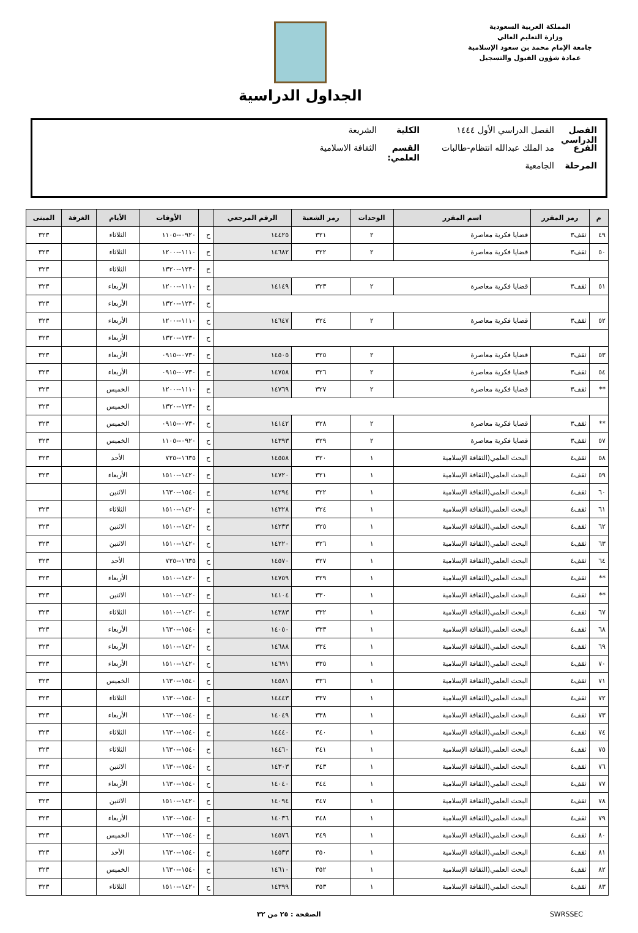المملكة العربية السعودية
وزارة التعليم العالي
جامعة الإمام محمد بن سعود الإسلامية
عمادة شؤون القبول والتسجيل
الجداول الدراسية
الفصل الدراسي الفصل الدراسي الأول ١٤٤٤ الكلية الشريعة
الفرع مد الملك عبدالله انتظام-طالبات القسم العلمي: الثقافة الاسلامية
المرحلة الجامعية
| م | رمز المقرر | اسم المقرر | الوحدات | رمز الشعبة | الرقم المرجعي | | الأوقات | الأيام | الغرفة | المبنى |
| --- | --- | --- | --- | --- | --- | --- | --- | --- | --- | --- |
| ٤٩ | ثقف٣ | قضايا فكرية معاصرة | ٢ | ٣٢١ | ١٤٤٢٥ | ح | ٠٩٢٠--١١٠٥ | الثلاثاء | | ٣٢٣ |
| ٥٠ | ثقف٣ | قضايا فكرية معاصرة | ٢ | ٣٢٢ | ١٤٦٨٢ | ح | ١١١٠--١٢٠٠ | الثلاثاء | | ٣٢٣ |
| | | | | | | ح | ١٢٣٠--١٣٢٠ | الثلاثاء | | ٣٢٣ |
| ٥١ | ثقف٣ | قضايا فكرية معاصرة | ٢ | ٣٢٣ | ١٤١٤٩ | ح | ١١١٠--١٢٠٠ | الأربعاء | | ٣٢٣ |
| | | | | | | ح | ١٢٣٠--١٣٢٠ | الأربعاء | | ٣٢٣ |
| ٥٢ | ثقف٣ | قضايا فكرية معاصرة | ٢ | ٣٢٤ | ١٤٦٤٧ | ح | ١١١٠--١٢٠٠ | الأربعاء | | ٣٢٣ |
| | | | | | | ح | ١٢٣٠--١٣٢٠ | الأربعاء | | ٣٢٣ |
| ٥٣ | ثقف٣ | قضايا فكرية معاصرة | ٢ | ٣٢٥ | ١٤٥٠٥ | ح | ٠٧٣٠--٠٩١٥ | الأربعاء | | ٣٢٣ |
| ٥٤ | ثقف٣ | قضايا فكرية معاصرة | ٢ | ٣٢٦ | ١٤٧٥٨ | ح | ٠٧٣٠--٠٩١٥ | الأربعاء | | ٣٢٣ |
| ** | ثقف٣ | قضايا فكرية معاصرة | ٢ | ٣٢٧ | ١٤٧٦٩ | ح | ١١١٠--١٢٠٠ | الخميس | | ٣٢٣ |
| | | | | | | ح | ١٢٣٠--١٣٢٠ | الخميس | | ٣٢٣ |
| ** | ثقف٣ | قضايا فكرية معاصرة | ٢ | ٣٢٨ | ١٤١٤٢ | ح | ٠٧٣٠--٠٩١٥ | الخميس | | ٣٢٣ |
| ٥٧ | ثقف٣ | قضايا فكرية معاصرة | ٢ | ٣٢٩ | ١٤٣٩٣ | ح | ٠٩٢٠--١١٠٥ | الخميس | | ٣٢٣ |
| ٥٨ | ثقف٤ | البحث العلمي(الثقافة الإسلامية | ١ | ٣٢٠ | ١٤٥٥٨ | ح | ١٦٣٥--٧٢٥ | الأحد | | ٣٢٣ |
| ٥٩ | ثقف٤ | البحث العلمي(الثقافة الإسلامية | ١ | ٣٢١ | ١٤٧٢٠ | ح | ١٤٢٠--١٥١٠ | الأربعاء | | ٣٢٣ |
| ٦٠ | ثقف٤ | البحث العلمي(الثقافة الإسلامية | ١ | ٣٢٢ | ١٤٢٩٤ | ح | ١٥٤٠--١٦٣٠ | الاثنين | | |
| ٦١ | ثقف٤ | البحث العلمي(الثقافة الإسلامية | ١ | ٣٢٤ | ١٤٣٢٨ | ح | ١٤٢٠--١٥١٠ | الثلاثاء | | ٣٢٣ |
| ٦٢ | ثقف٤ | البحث العلمي(الثقافة الإسلامية | ١ | ٣٢٥ | ١٤٢٣٣ | ح | ١٤٢٠--١٥١٠ | الاثنين | | ٣٢٣ |
| ٦٣ | ثقف٤ | البحث العلمي(الثقافة الإسلامية | ١ | ٣٢٦ | ١٤٢٢٠ | ح | ١٤٢٠--١٥١٠ | الاثنين | | ٣٢٣ |
| ٦٤ | ثقف٤ | البحث العلمي(الثقافة الإسلامية | ١ | ٣٢٧ | ١٤٥٧٠ | ح | ١٦٣٥--٧٢٥ | الأحد | | ٣٢٣ |
| ** | ثقف٤ | البحث العلمي(الثقافة الإسلامية | ١ | ٣٢٩ | ١٤٧٥٩ | ح | ١٤٢٠--١٥١٠ | الأربعاء | | ٣٢٣ |
| ** | ثقف٤ | البحث العلمي(الثقافة الإسلامية | ١ | ٣٣٠ | ١٤١٠٤ | ح | ١٤٢٠--١٥١٠ | الاثنين | | ٣٢٣ |
| ٦٧ | ثقف٤ | البحث العلمي(الثقافة الإسلامية | ١ | ٣٣٢ | ١٤٣٨٣ | ح | ١٤٢٠--١٥١٠ | الثلاثاء | | ٣٢٣ |
| ٦٨ | ثقف٤ | البحث العلمي(الثقافة الإسلامية | ١ | ٣٣٣ | ١٤٠٥٠ | ح | ١٥٤٠--١٦٣٠ | الأربعاء | | ٣٢٣ |
| ٦٩ | ثقف٤ | البحث العلمي(الثقافة الإسلامية | ١ | ٣٣٤ | ١٤٦٨٨ | ح | ١٤٢٠--١٥١٠ | الأربعاء | | ٣٢٣ |
| ٧٠ | ثقف٤ | البحث العلمي(الثقافة الإسلامية | ١ | ٣٣٥ | ١٤٦٩١ | ح | ١٤٢٠--١٥١٠ | الأربعاء | | ٣٢٣ |
| ٧١ | ثقف٤ | البحث العلمي(الثقافة الإسلامية | ١ | ٣٣٦ | ١٤٥٨١ | ح | ١٥٤٠--١٦٣٠ | الخميس | | ٣٢٣ |
| ٧٢ | ثقف٤ | البحث العلمي(الثقافة الإسلامية | ١ | ٣٣٧ | ١٤٤٤٣ | ح | ١٥٤٠--١٦٣٠ | الثلاثاء | | ٣٢٣ |
| ٧٣ | ثقف٤ | البحث العلمي(الثقافة الإسلامية | ١ | ٣٣٨ | ١٤٠٤٩ | ح | ١٥٤٠--١٦٣٠ | الأربعاء | | ٣٢٣ |
| ٧٤ | ثقف٤ | البحث العلمي(الثقافة الإسلامية | ١ | ٣٤٠ | ١٤٤٤٠ | ح | ١٥٤٠--١٦٣٠ | الثلاثاء | | ٣٢٣ |
| ٧٥ | ثقف٤ | البحث العلمي(الثقافة الإسلامية | ١ | ٣٤١ | ١٤٤٦٠ | ح | ١٥٤٠--١٦٣٠ | الثلاثاء | | ٣٢٣ |
| ٧٦ | ثقف٤ | البحث العلمي(الثقافة الإسلامية | ١ | ٣٤٣ | ١٤٣٠٣ | ح | ١٥٤٠--١٦٣٠ | الاثنين | | ٣٢٣ |
| ٧٧ | ثقف٤ | البحث العلمي(الثقافة الإسلامية | ١ | ٣٤٤ | ١٤٠٤٠ | ح | ١٥٤٠--١٦٣٠ | الأربعاء | | ٣٢٣ |
| ٧٨ | ثقف٤ | البحث العلمي(الثقافة الإسلامية | ١ | ٣٤٧ | ١٤٠٩٤ | ح | ١٤٢٠--١٥١٠ | الاثنين | | ٣٢٣ |
| ٧٩ | ثقف٤ | البحث العلمي(الثقافة الإسلامية | ١ | ٣٤٨ | ١٤٠٣٦ | ح | ١٥٤٠--١٦٣٠ | الأربعاء | | ٣٢٣ |
| ٨٠ | ثقف٤ | البحث العلمي(الثقافة الإسلامية | ١ | ٣٤٩ | ١٤٥٧٦ | ح | ١٥٤٠--١٦٣٠ | الخميس | | ٣٢٣ |
| ٨١ | ثقف٤ | البحث العلمي(الثقافة الإسلامية | ١ | ٣٥٠ | ١٤٥٣٣ | ح | ١٥٤٠--١٦٣٠ | الأحد | | ٣٢٣ |
| ٨٢ | ثقف٤ | البحث العلمي(الثقافة الإسلامية | ١ | ٣٥٢ | ١٤٦١٠ | ح | ١٥٤٠--١٦٣٠ | الخميس | | ٣٢٣ |
| ٨٣ | ثقف٤ | البحث العلمي(الثقافة الإسلامية | ١ | ٣٥٣ | ١٤٣٩٩ | ح | ١٤٢٠--١٥١٠ | الثلاثاء | | ٣٢٣ |
SWRSSEC الصفحة : ٢٥ من ٣٢